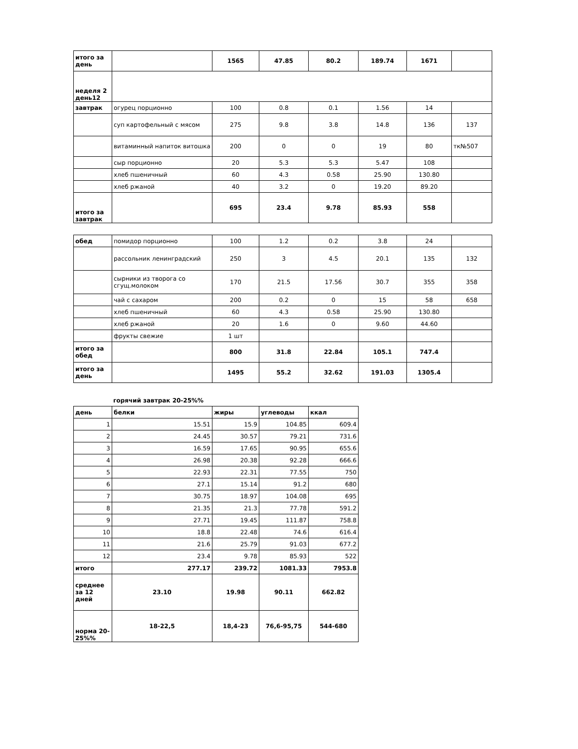| итого за день | | 1565 | 47.85 | 80.2 | 189.74 | 1671 | |
| неделя 2 день12 | | | | | | | |
| завтрак | огурец порционно | 100 | 0.8 | 0.1 | 1.56 | 14 | |
| | суп картофельный с мясом | 275 | 9.8 | 3.8 | 14.8 | 136 | 137 |
| | витаминный напиток витошка | 200 | 0 | 0 | 19 | 80 | тк№507 |
| | сыр порционно | 20 | 5.3 | 5.3 | 5.47 | 108 | |
| | хлеб пшеничный | 60 | 4.3 | 0.58 | 25.90 | 130.80 | |
| | хлеб ржаной | 40 | 3.2 | 0 | 19.20 | 89.20 | |
| итого за завтрак | | 695 | 23.4 | 9.78 | 85.93 | 558 | |
| обед | помидор порционно | 100 | 1.2 | 0.2 | 3.8 | 24 | |
| | рассольник ленинградский | 250 | 3 | 4.5 | 20.1 | 135 | 132 |
| | сырники из творога со сгущ.молоком | 170 | 21.5 | 17.56 | 30.7 | 355 | 358 |
| | чай с сахаром | 200 | 0.2 | 0 | 15 | 58 | 658 |
| | хлеб пшеничный | 60 | 4.3 | 0.58 | 25.90 | 130.80 | |
| | хлеб ржаной | 20 | 1.6 | 0 | 9.60 | 44.60 | |
| | фрукты свежие | 1 шт | | | | | |
| итого за обед | | 800 | 31.8 | 22.84 | 105.1 | 747.4 | |
| итого за день | | 1495 | 55.2 | 32.62 | 191.03 | 1305.4 | |
горячий завтрак 20-25%%
| день | белки | жиры | углеводы | ккал |
| 1 | 15.51 | 15.9 | 104.85 | 609.4 |
| 2 | 24.45 | 30.57 | 79.21 | 731.6 |
| 3 | 16.59 | 17.65 | 90.95 | 655.6 |
| 4 | 26.98 | 20.38 | 92.28 | 666.6 |
| 5 | 22.93 | 22.31 | 77.55 | 750 |
| 6 | 27.1 | 15.14 | 91.2 | 680 |
| 7 | 30.75 | 18.97 | 104.08 | 695 |
| 8 | 21.35 | 21.3 | 77.78 | 591.2 |
| 9 | 27.71 | 19.45 | 111.87 | 758.8 |
| 10 | 18.8 | 22.48 | 74.6 | 616.4 |
| 11 | 21.6 | 25.79 | 91.03 | 677.2 |
| 12 | 23.4 | 9.78 | 85.93 | 522 |
| итого | 277.17 | 239.72 | 1081.33 | 7953.8 |
| среднее за 12 дней | 23.10 | 19.98 | 90.11 | 662.82 |
| норма 20-25%% | 18-22,5 | 18,4-23 | 76,6-95,75 | 544-680 |